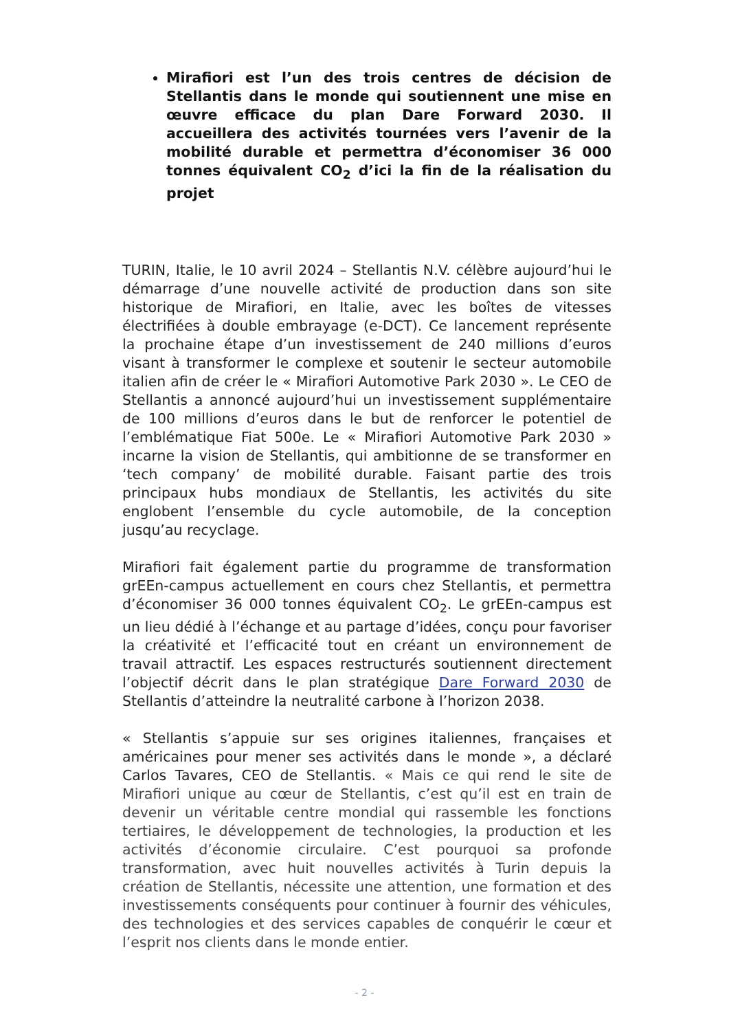Mirafiori est l’un des trois centres de décision de Stellantis dans le monde qui soutiennent une mise en œuvre efficace du plan Dare Forward 2030. Il accueillera des activités tournées vers l’avenir de la mobilité durable et permettra d’économiser 36 000 tonnes équivalent CO<sub>2</sub> d’ici la fin de la réalisation du projet
TURIN, Italie, le 10 avril 2024 – Stellantis N.V. célèbre aujourd’hui le démarrage d’une nouvelle activité de production dans son site historique de Mirafiori, en Italie, avec les boîtes de vitesses électrifiées à double embrayage (e-DCT). Ce lancement représente la prochaine étape d’un investissement de 240 millions d’euros visant à transformer le complexe et soutenir le secteur automobile italien afin de créer le « Mirafiori Automotive Park 2030 ». Le CEO de Stellantis a annoncé aujourd’hui un investissement supplémentaire de 100 millions d’euros dans le but de renforcer le potentiel de l’emblématique Fiat 500e. Le « Mirafiori Automotive Park 2030 » incarne la vision de Stellantis, qui ambitionne de se transformer en ‘tech company’ de mobilité durable. Faisant partie des trois principaux hubs mondiaux de Stellantis, les activités du site englobent l’ensemble du cycle automobile, de la conception jusqu’au recyclage.
Mirafiori fait également partie du programme de transformation grEEn-campus actuellement en cours chez Stellantis, et permettra d’économiser 36 000 tonnes équivalent CO<sub>2</sub>. Le grEEn-campus est un lieu dédié à l’échange et au partage d’idées, conçu pour favoriser la créativité et l’efficacité tout en créant un environnement de travail attractif. Les espaces restructurés soutiennent directement l’objectif décrit dans le plan stratégique Dare Forward 2030 de Stellantis d’atteindre la neutralité carbone à l’horizon 2038.
« Stellantis s’appuie sur ses origines italiennes, françaises et américaines pour mener ses activités dans le monde », a déclaré Carlos Tavares, CEO de Stellantis. « Mais ce qui rend le site de Mirafiori unique au cœur de Stellantis, c’est qu’il est en train de devenir un véritable centre mondial qui rassemble les fonctions tertiaires, le développement de technologies, la production et les activités d’économie circulaire. C’est pourquoi sa profonde transformation, avec huit nouvelles activités à Turin depuis la création de Stellantis, nécessite une attention, une formation et des investissements conséquents pour continuer à fournir des véhicules, des technologies et des services capables de conquérir le cœur et l’esprit nos clients dans le monde entier.
- 2 -